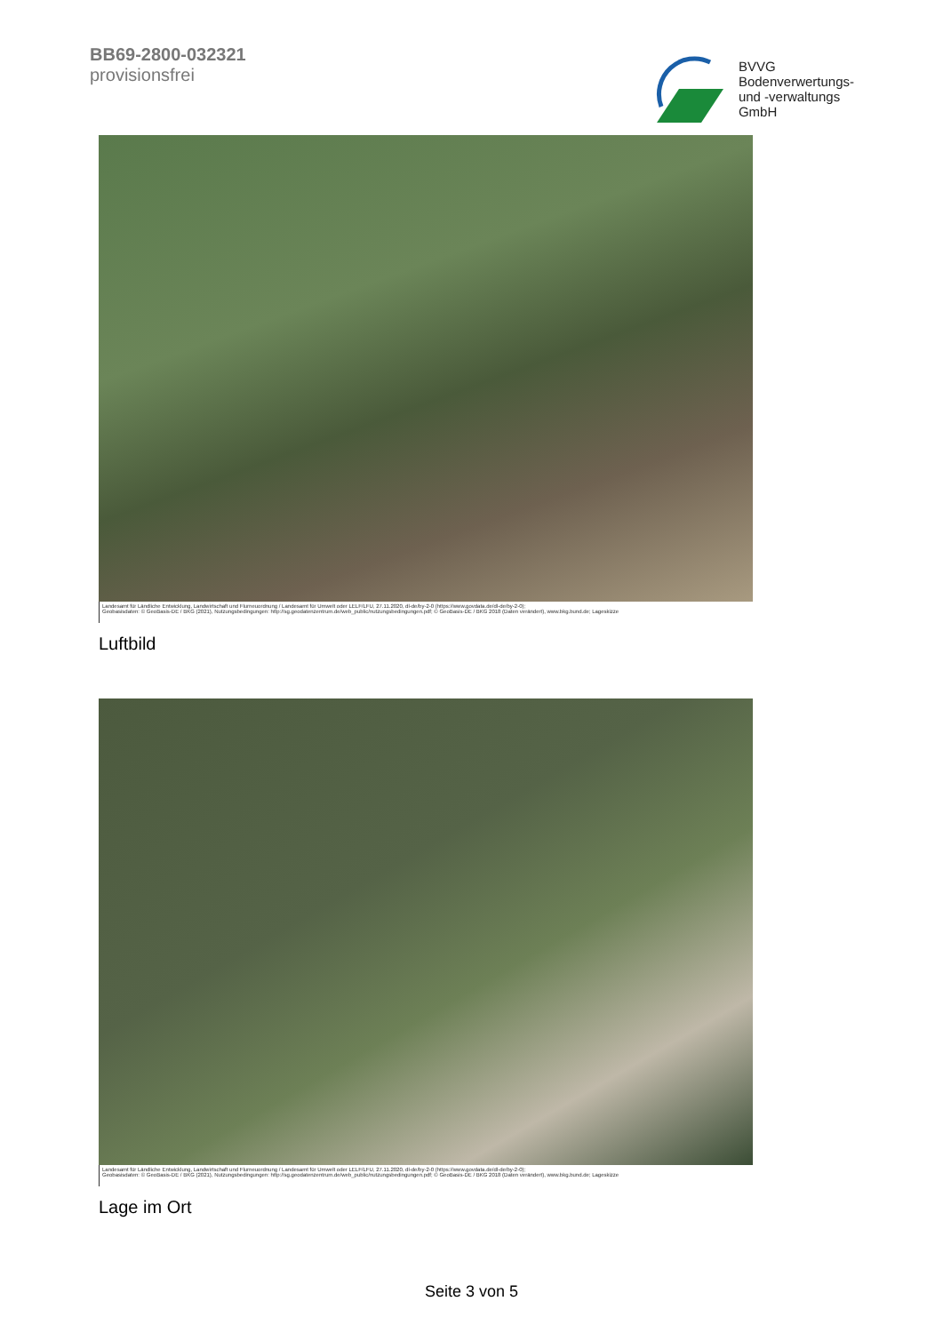BB69-2800-032321
provisionsfrei
BVVG
Bodenverwertungs-
und -verwaltungs
GmbH
Landesamt für Ländliche Entwicklung, Landwirtschaft und Flurneuordnung / Landesamt für Umwelt oder LELF/LFU, 27.11.2020, dl-de/by-2-0 (https://www.govdata.de/dl-de/by-2-0);
Geobasisdaten: © GeoBasis-DE / BKG (2021), Nutzungsbedingungen: http://sg.geodatenzentrum.de/web_public/nutzungsbedingungen.pdf; © GeoBasis-DE / BKG 2018 (Daten verändert), www.bkg.bund.de; Lageskizze
Luftbild
Landesamt für Ländliche Entwicklung, Landwirtschaft und Flurneuordnung / Landesamt für Umwelt oder LELF/LFU, 27.11.2020, dl-de/by-2-0 (https://www.govdata.de/dl-de/by-2-0);
Geobasisdaten: © GeoBasis-DE / BKG (2021), Nutzungsbedingungen: http://sg.geodatenzentrum.de/web_public/nutzungsbedingungen.pdf; © GeoBasis-DE / BKG 2018 (Daten verändert), www.bkg.bund.de; Lageskizze
Lage im Ort
Seite 3 von 5